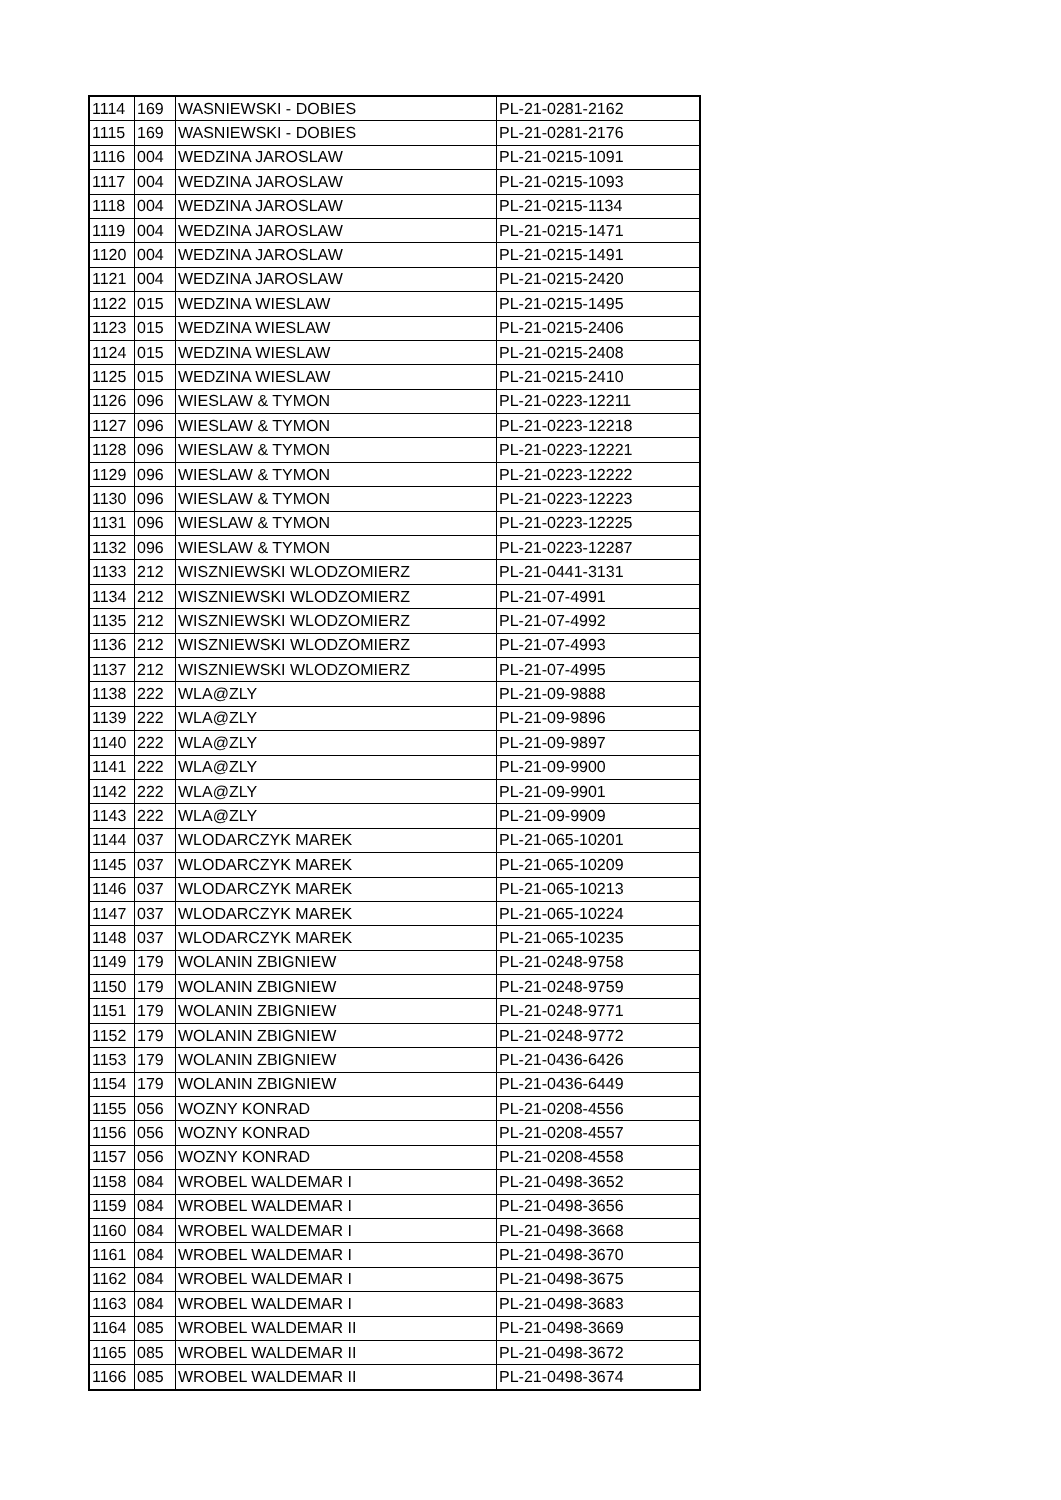| 1114 | 169 | WASNIEWSKI - DOBIES | PL-21-0281-2162 |
| 1115 | 169 | WASNIEWSKI - DOBIES | PL-21-0281-2176 |
| 1116 | 004 | WEDZINA JAROSLAW | PL-21-0215-1091 |
| 1117 | 004 | WEDZINA JAROSLAW | PL-21-0215-1093 |
| 1118 | 004 | WEDZINA JAROSLAW | PL-21-0215-1134 |
| 1119 | 004 | WEDZINA JAROSLAW | PL-21-0215-1471 |
| 1120 | 004 | WEDZINA JAROSLAW | PL-21-0215-1491 |
| 1121 | 004 | WEDZINA JAROSLAW | PL-21-0215-2420 |
| 1122 | 015 | WEDZINA WIESLAW | PL-21-0215-1495 |
| 1123 | 015 | WEDZINA WIESLAW | PL-21-0215-2406 |
| 1124 | 015 | WEDZINA WIESLAW | PL-21-0215-2408 |
| 1125 | 015 | WEDZINA WIESLAW | PL-21-0215-2410 |
| 1126 | 096 | WIESLAW & TYMON | PL-21-0223-12211 |
| 1127 | 096 | WIESLAW & TYMON | PL-21-0223-12218 |
| 1128 | 096 | WIESLAW & TYMON | PL-21-0223-12221 |
| 1129 | 096 | WIESLAW & TYMON | PL-21-0223-12222 |
| 1130 | 096 | WIESLAW & TYMON | PL-21-0223-12223 |
| 1131 | 096 | WIESLAW & TYMON | PL-21-0223-12225 |
| 1132 | 096 | WIESLAW & TYMON | PL-21-0223-12287 |
| 1133 | 212 | WISZNIEWSKI WLODZOMIERZ | PL-21-0441-3131 |
| 1134 | 212 | WISZNIEWSKI WLODZOMIERZ | PL-21-07-4991 |
| 1135 | 212 | WISZNIEWSKI WLODZOMIERZ | PL-21-07-4992 |
| 1136 | 212 | WISZNIEWSKI WLODZOMIERZ | PL-21-07-4993 |
| 1137 | 212 | WISZNIEWSKI WLODZOMIERZ | PL-21-07-4995 |
| 1138 | 222 | WLA@ZLY | PL-21-09-9888 |
| 1139 | 222 | WLA@ZLY | PL-21-09-9896 |
| 1140 | 222 | WLA@ZLY | PL-21-09-9897 |
| 1141 | 222 | WLA@ZLY | PL-21-09-9900 |
| 1142 | 222 | WLA@ZLY | PL-21-09-9901 |
| 1143 | 222 | WLA@ZLY | PL-21-09-9909 |
| 1144 | 037 | WLODARCZYK MAREK | PL-21-065-10201 |
| 1145 | 037 | WLODARCZYK MAREK | PL-21-065-10209 |
| 1146 | 037 | WLODARCZYK MAREK | PL-21-065-10213 |
| 1147 | 037 | WLODARCZYK MAREK | PL-21-065-10224 |
| 1148 | 037 | WLODARCZYK MAREK | PL-21-065-10235 |
| 1149 | 179 | WOLANIN ZBIGNIEW | PL-21-0248-9758 |
| 1150 | 179 | WOLANIN ZBIGNIEW | PL-21-0248-9759 |
| 1151 | 179 | WOLANIN ZBIGNIEW | PL-21-0248-9771 |
| 1152 | 179 | WOLANIN ZBIGNIEW | PL-21-0248-9772 |
| 1153 | 179 | WOLANIN ZBIGNIEW | PL-21-0436-6426 |
| 1154 | 179 | WOLANIN ZBIGNIEW | PL-21-0436-6449 |
| 1155 | 056 | WOZNY KONRAD | PL-21-0208-4556 |
| 1156 | 056 | WOZNY KONRAD | PL-21-0208-4557 |
| 1157 | 056 | WOZNY KONRAD | PL-21-0208-4558 |
| 1158 | 084 | WROBEL WALDEMAR I | PL-21-0498-3652 |
| 1159 | 084 | WROBEL WALDEMAR I | PL-21-0498-3656 |
| 1160 | 084 | WROBEL WALDEMAR I | PL-21-0498-3668 |
| 1161 | 084 | WROBEL WALDEMAR I | PL-21-0498-3670 |
| 1162 | 084 | WROBEL WALDEMAR I | PL-21-0498-3675 |
| 1163 | 084 | WROBEL WALDEMAR I | PL-21-0498-3683 |
| 1164 | 085 | WROBEL WALDEMAR II | PL-21-0498-3669 |
| 1165 | 085 | WROBEL WALDEMAR II | PL-21-0498-3672 |
| 1166 | 085 | WROBEL WALDEMAR II | PL-21-0498-3674 |